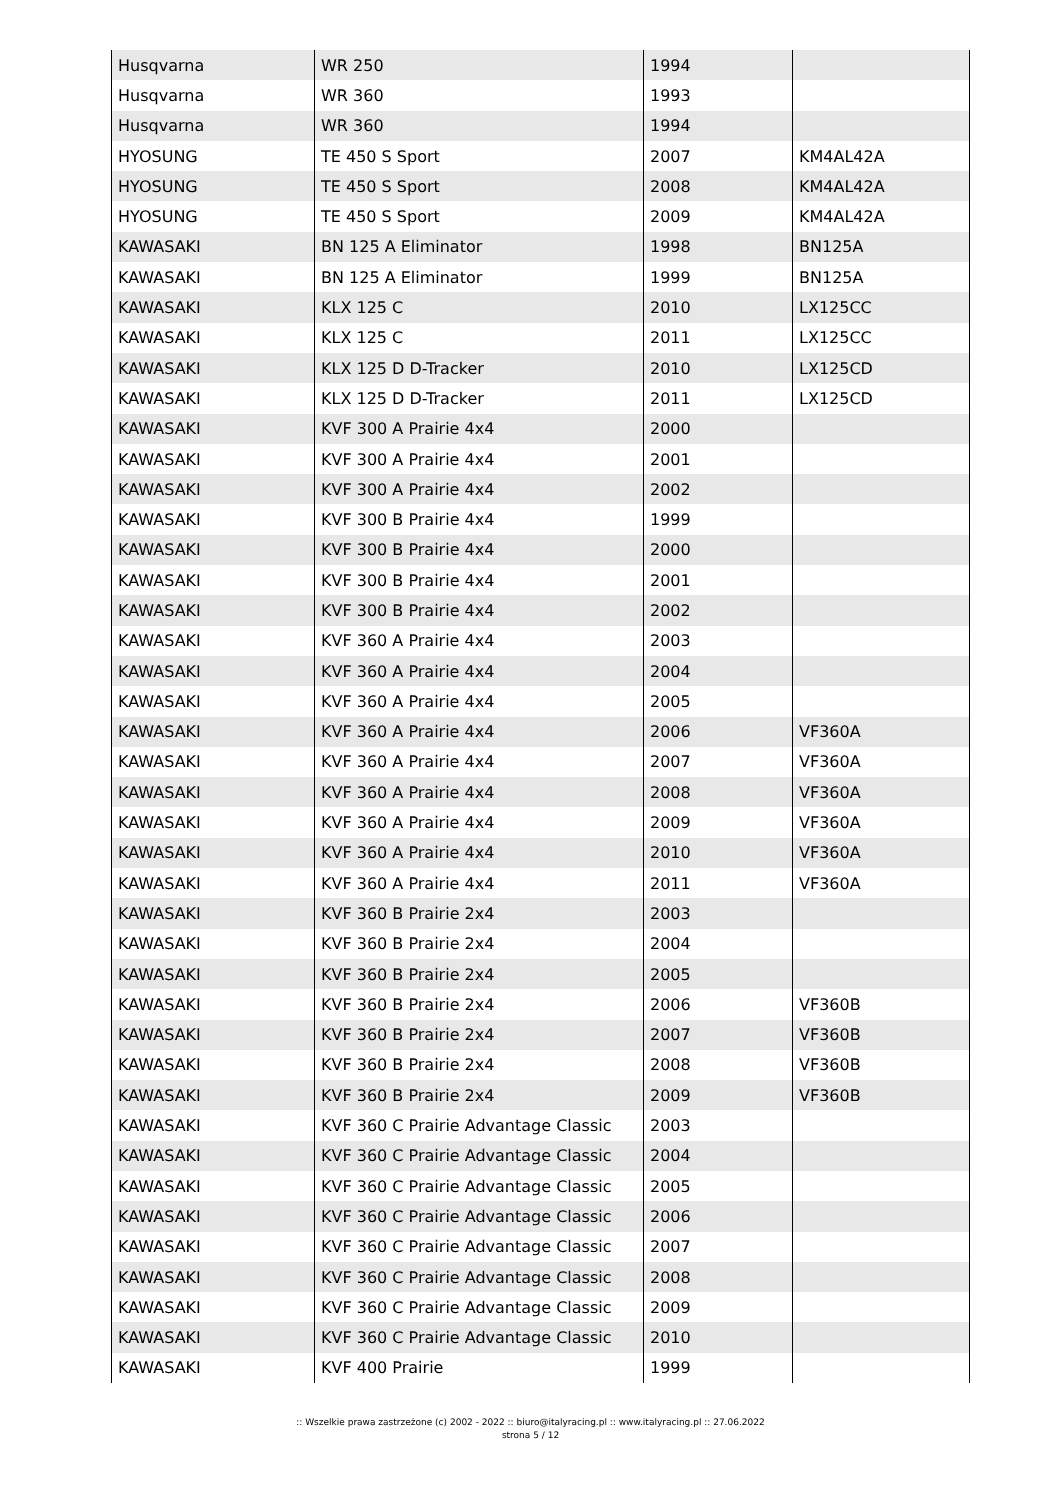| Husqvarna | WR 250 | 1994 | |
| Husqvarna | WR 360 | 1993 | |
| Husqvarna | WR 360 | 1994 | |
| HYOSUNG | TE 450 S Sport | 2007 | KM4AL42A |
| HYOSUNG | TE 450 S Sport | 2008 | KM4AL42A |
| HYOSUNG | TE 450 S Sport | 2009 | KM4AL42A |
| KAWASAKI | BN 125 A Eliminator | 1998 | BN125A |
| KAWASAKI | BN 125 A Eliminator | 1999 | BN125A |
| KAWASAKI | KLX 125 C | 2010 | LX125CC |
| KAWASAKI | KLX 125 C | 2011 | LX125CC |
| KAWASAKI | KLX 125 D D-Tracker | 2010 | LX125CD |
| KAWASAKI | KLX 125 D D-Tracker | 2011 | LX125CD |
| KAWASAKI | KVF 300 A Prairie 4x4 | 2000 | |
| KAWASAKI | KVF 300 A Prairie 4x4 | 2001 | |
| KAWASAKI | KVF 300 A Prairie 4x4 | 2002 | |
| KAWASAKI | KVF 300 B Prairie 4x4 | 1999 | |
| KAWASAKI | KVF 300 B Prairie 4x4 | 2000 | |
| KAWASAKI | KVF 300 B Prairie 4x4 | 2001 | |
| KAWASAKI | KVF 300 B Prairie 4x4 | 2002 | |
| KAWASAKI | KVF 360 A Prairie 4x4 | 2003 | |
| KAWASAKI | KVF 360 A Prairie 4x4 | 2004 | |
| KAWASAKI | KVF 360 A Prairie 4x4 | 2005 | |
| KAWASAKI | KVF 360 A Prairie 4x4 | 2006 | VF360A |
| KAWASAKI | KVF 360 A Prairie 4x4 | 2007 | VF360A |
| KAWASAKI | KVF 360 A Prairie 4x4 | 2008 | VF360A |
| KAWASAKI | KVF 360 A Prairie 4x4 | 2009 | VF360A |
| KAWASAKI | KVF 360 A Prairie 4x4 | 2010 | VF360A |
| KAWASAKI | KVF 360 A Prairie 4x4 | 2011 | VF360A |
| KAWASAKI | KVF 360 B Prairie 2x4 | 2003 | |
| KAWASAKI | KVF 360 B Prairie 2x4 | 2004 | |
| KAWASAKI | KVF 360 B Prairie 2x4 | 2005 | |
| KAWASAKI | KVF 360 B Prairie 2x4 | 2006 | VF360B |
| KAWASAKI | KVF 360 B Prairie 2x4 | 2007 | VF360B |
| KAWASAKI | KVF 360 B Prairie 2x4 | 2008 | VF360B |
| KAWASAKI | KVF 360 B Prairie 2x4 | 2009 | VF360B |
| KAWASAKI | KVF 360 C Prairie Advantage Classic | 2003 | |
| KAWASAKI | KVF 360 C Prairie Advantage Classic | 2004 | |
| KAWASAKI | KVF 360 C Prairie Advantage Classic | 2005 | |
| KAWASAKI | KVF 360 C Prairie Advantage Classic | 2006 | |
| KAWASAKI | KVF 360 C Prairie Advantage Classic | 2007 | |
| KAWASAKI | KVF 360 C Prairie Advantage Classic | 2008 | |
| KAWASAKI | KVF 360 C Prairie Advantage Classic | 2009 | |
| KAWASAKI | KVF 360 C Prairie Advantage Classic | 2010 | |
| KAWASAKI | KVF 400 Prairie | 1999 | |
:: Wszelkie prawa zastrzeżone (c) 2002 - 2022 :: biuro@italyracing.pl :: www.italyracing.pl :: 27.06.2022
strona 5 / 12